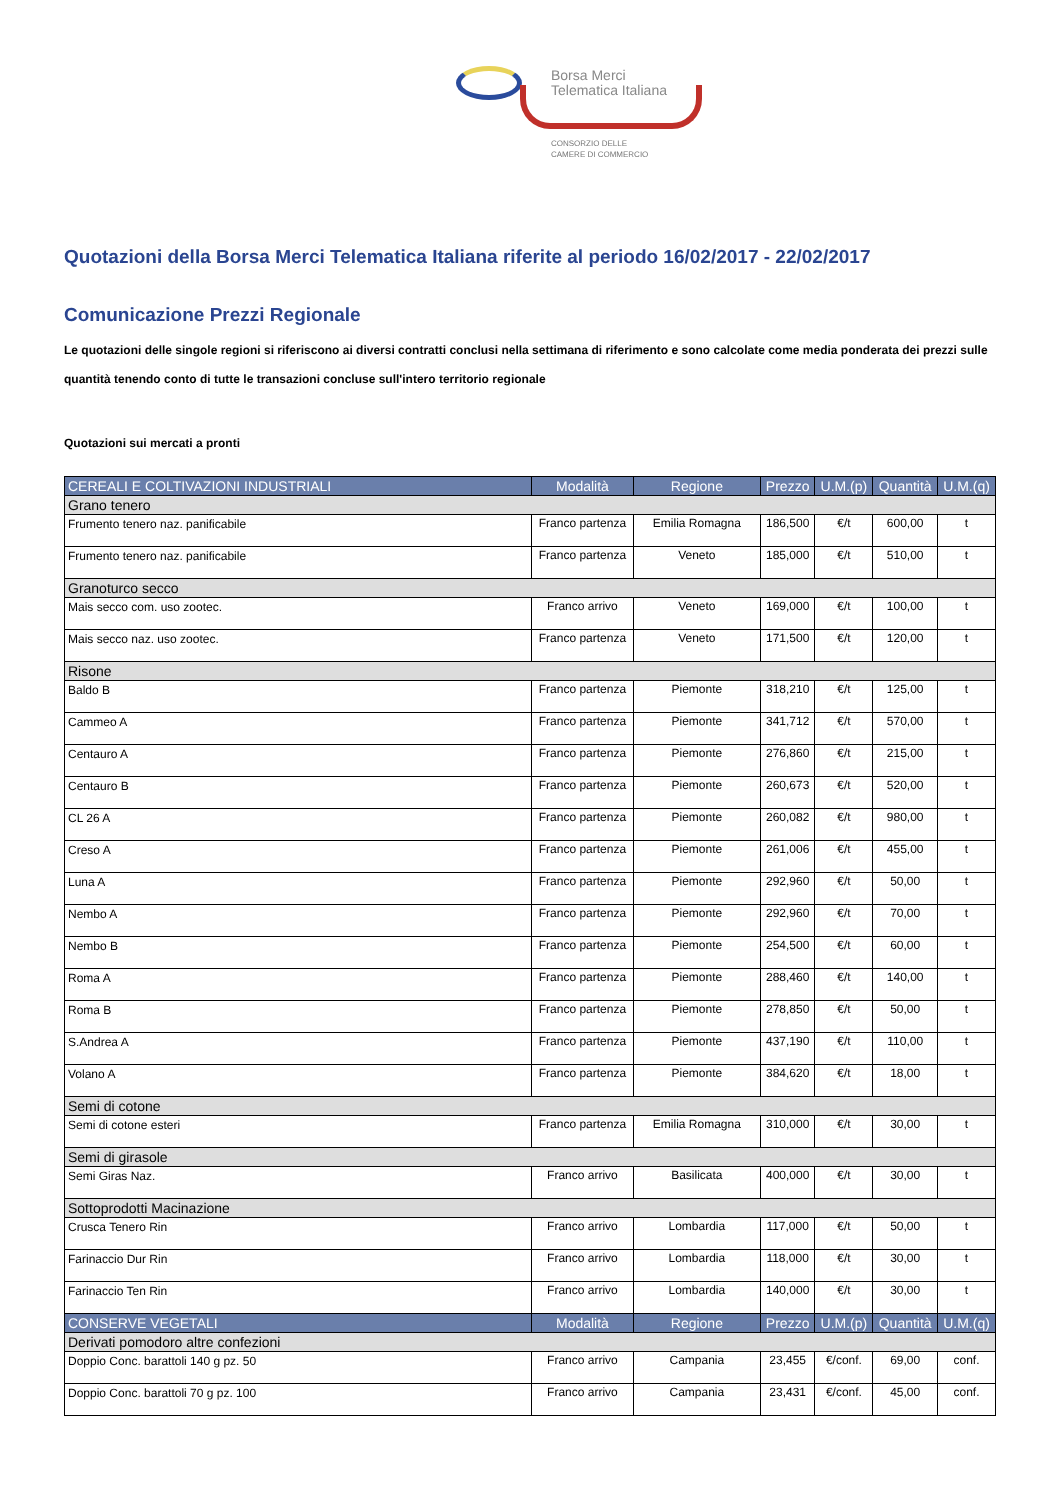Borsa Merci
Telematica Italiana
CONSORZIO DELLE
CAMERE DI COMMERCIO
Quotazioni della Borsa Merci Telematica Italiana riferite al periodo 16/02/2017 - 22/02/2017
Comunicazione Prezzi Regionale
Le quotazioni delle singole regioni si riferiscono ai diversi contratti conclusi nella settimana di riferimento e sono calcolate come media ponderata dei prezzi sulle quantità tenendo conto di tutte le transazioni concluse sull'intero territorio regionale
Quotazioni sui mercati a pronti
| CEREALI E COLTIVAZIONI INDUSTRIALI | Modalità | Regione | Prezzo | U.M.(p) | Quantità | U.M.(q) |
| --- | --- | --- | --- | --- | --- | --- |
| Grano tenero | | | | | | |
| Frumento tenero naz. panificabile | Franco partenza | Emilia Romagna | 186,500 | €/t | 600,00 | t |
| Frumento tenero naz. panificabile | Franco partenza | Veneto | 185,000 | €/t | 510,00 | t |
| Granoturco secco | | | | | | |
| Mais secco com. uso zootec. | Franco arrivo | Veneto | 169,000 | €/t | 100,00 | t |
| Mais secco naz. uso zootec. | Franco partenza | Veneto | 171,500 | €/t | 120,00 | t |
| Risone | | | | | | |
| Baldo B | Franco partenza | Piemonte | 318,210 | €/t | 125,00 | t |
| Cammeo A | Franco partenza | Piemonte | 341,712 | €/t | 570,00 | t |
| Centauro A | Franco partenza | Piemonte | 276,860 | €/t | 215,00 | t |
| Centauro B | Franco partenza | Piemonte | 260,673 | €/t | 520,00 | t |
| CL 26 A | Franco partenza | Piemonte | 260,082 | €/t | 980,00 | t |
| Creso A | Franco partenza | Piemonte | 261,006 | €/t | 455,00 | t |
| Luna A | Franco partenza | Piemonte | 292,960 | €/t | 50,00 | t |
| Nembo A | Franco partenza | Piemonte | 292,960 | €/t | 70,00 | t |
| Nembo B | Franco partenza | Piemonte | 254,500 | €/t | 60,00 | t |
| Roma A | Franco partenza | Piemonte | 288,460 | €/t | 140,00 | t |
| Roma B | Franco partenza | Piemonte | 278,850 | €/t | 50,00 | t |
| S.Andrea A | Franco partenza | Piemonte | 437,190 | €/t | 110,00 | t |
| Volano A | Franco partenza | Piemonte | 384,620 | €/t | 18,00 | t |
| Semi di cotone | | | | | | |
| Semi di cotone esteri | Franco partenza | Emilia Romagna | 310,000 | €/t | 30,00 | t |
| Semi di girasole | | | | | | |
| Semi Giras Naz. | Franco arrivo | Basilicata | 400,000 | €/t | 30,00 | t |
| Sottoprodotti Macinazione | | | | | | |
| Crusca Tenero Rin | Franco arrivo | Lombardia | 117,000 | €/t | 50,00 | t |
| Farinaccio Dur Rin | Franco arrivo | Lombardia | 118,000 | €/t | 30,00 | t |
| Farinaccio Ten Rin | Franco arrivo | Lombardia | 140,000 | €/t | 30,00 | t |
| CONSERVE VEGETALI | Modalità | Regione | Prezzo | U.M.(p) | Quantità | U.M.(q) |
| Derivati pomodoro altre confezioni | | | | | | |
| Doppio Conc. barattoli 140 g pz. 50 | Franco arrivo | Campania | 23,455 | €/conf. | 69,00 | conf. |
| Doppio Conc. barattoli 70 g pz. 100 | Franco arrivo | Campania | 23,431 | €/conf. | 45,00 | conf. |